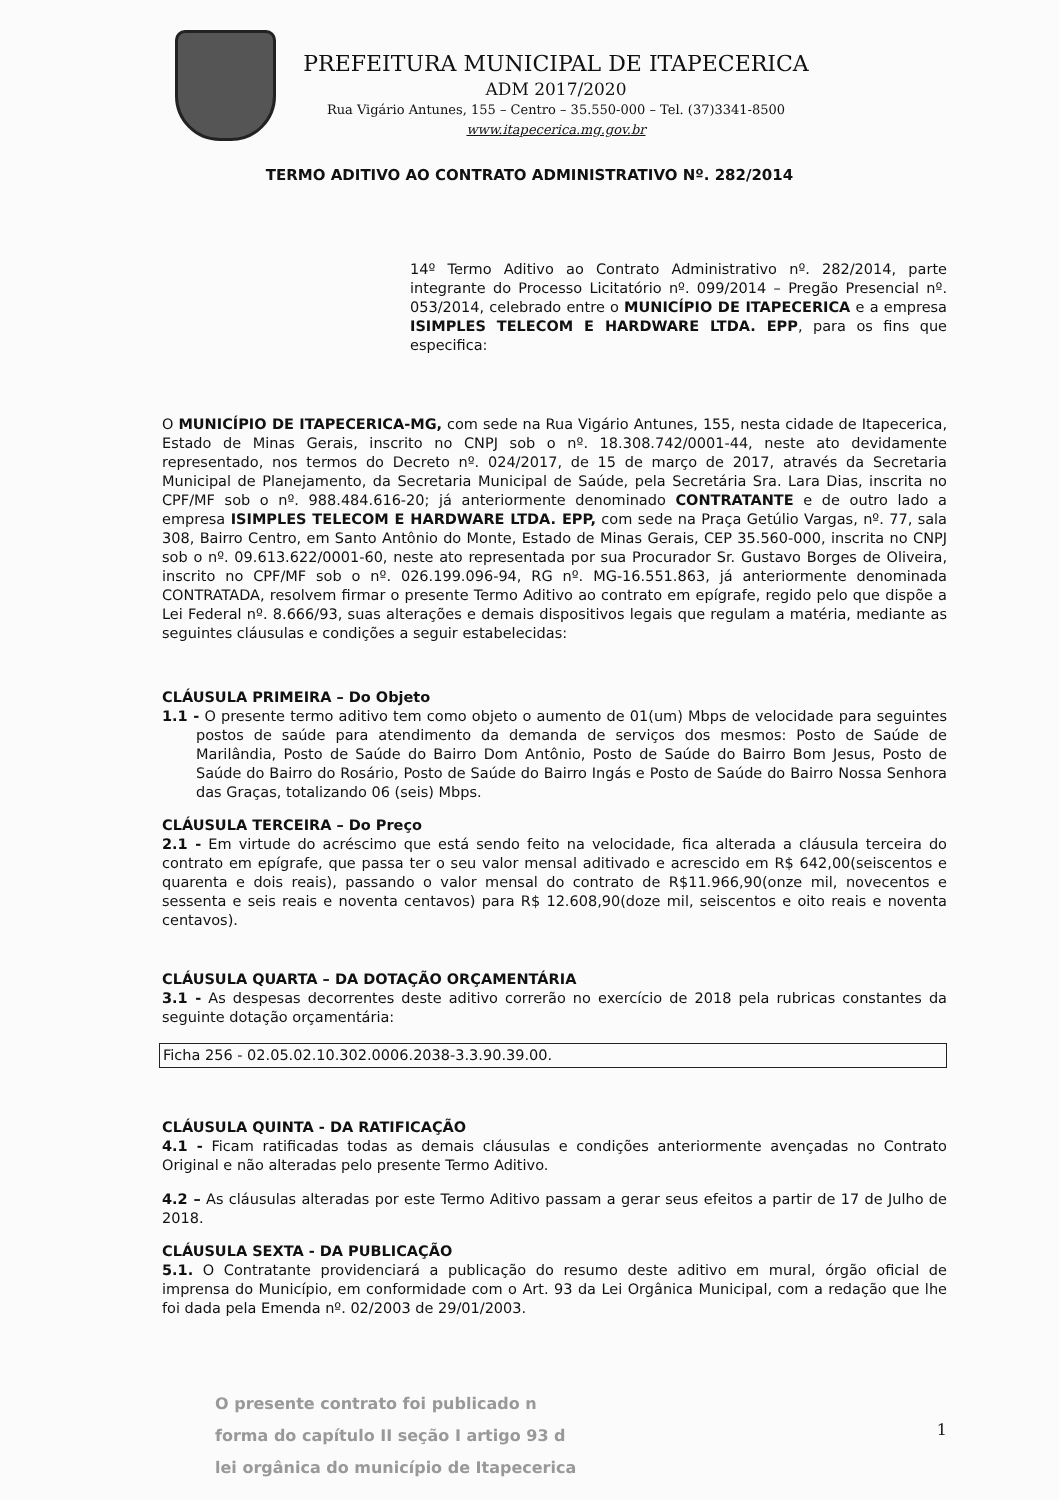PREFEITURA MUNICIPAL DE ITAPECERICA
ADM 2017/2020
Rua Vigário Antunes, 155 – Centro – 35.550-000 – Tel. (37)3341-8500
www.itapecerica.mg.gov.br
TERMO ADITIVO AO CONTRATO ADMINISTRATIVO Nº. 282/2014
14º Termo Aditivo ao Contrato Administrativo nº. 282/2014, parte integrante do Processo Licitatório nº. 099/2014 – Pregão Presencial nº. 053/2014, celebrado entre o MUNICÍPIO DE ITAPECERICA e a empresa ISIMPLES TELECOM E HARDWARE LTDA. EPP, para os fins que especifica:
O MUNICÍPIO DE ITAPECERICA-MG, com sede na Rua Vigário Antunes, 155, nesta cidade de Itapecerica, Estado de Minas Gerais, inscrito no CNPJ sob o nº. 18.308.742/0001-44, neste ato devidamente representado, nos termos do Decreto nº. 024/2017, de 15 de março de 2017, através da Secretaria Municipal de Planejamento, da Secretaria Municipal de Saúde, pela Secretária Sra. Lara Dias, inscrita no CPF/MF sob o nº. 988.484.616-20; já anteriormente denominado CONTRATANTE e de outro lado a empresa ISIMPLES TELECOM E HARDWARE LTDA. EPP, com sede na Praça Getúlio Vargas, nº. 77, sala 308, Bairro Centro, em Santo Antônio do Monte, Estado de Minas Gerais, CEP 35.560-000, inscrita no CNPJ sob o nº. 09.613.622/0001-60, neste ato representada por sua Procurador Sr. Gustavo Borges de Oliveira, inscrito no CPF/MF sob o nº. 026.199.096-94, RG nº. MG-16.551.863, já anteriormente denominada CONTRATADA, resolvem firmar o presente Termo Aditivo ao contrato em epígrafe, regido pelo que dispõe a Lei Federal nº. 8.666/93, suas alterações e demais dispositivos legais que regulam a matéria, mediante as seguintes cláusulas e condições a seguir estabelecidas:
CLÁUSULA PRIMEIRA – Do Objeto
1.1 - O presente termo aditivo tem como objeto o aumento de 01(um) Mbps de velocidade para seguintes postos de saúde para atendimento da demanda de serviços dos mesmos: Posto de Saúde de Marilândia, Posto de Saúde do Bairro Dom Antônio, Posto de Saúde do Bairro Bom Jesus, Posto de Saúde do Bairro do Rosário, Posto de Saúde do Bairro Ingás e Posto de Saúde do Bairro Nossa Senhora das Graças, totalizando 06 (seis) Mbps.
CLÁUSULA TERCEIRA – Do Preço
2.1 - Em virtude do acréscimo que está sendo feito na velocidade, fica alterada a cláusula terceira do contrato em epígrafe, que passa ter o seu valor mensal aditivado e acrescido em R$ 642,00(seiscentos e quarenta e dois reais), passando o valor mensal do contrato de R$11.966,90(onze mil, novecentos e sessenta e seis reais e noventa centavos) para R$ 12.608,90(doze mil, seiscentos e oito reais e noventa centavos).
CLÁUSULA QUARTA – DA DOTAÇÃO ORÇAMENTÁRIA
3.1 - As despesas decorrentes deste aditivo correrão no exercício de 2018 pela rubricas constantes da seguinte dotação orçamentária:
Ficha 256 - 02.05.02.10.302.0006.2038-3.3.90.39.00.
CLÁUSULA QUINTA - DA RATIFICAÇÃO
4.1 - Ficam ratificadas todas as demais cláusulas e condições anteriormente avençadas no Contrato Original e não alteradas pelo presente Termo Aditivo.
4.2 – As cláusulas alteradas por este Termo Aditivo passam a gerar seus efeitos a partir de 17 de Julho de 2018.
CLÁUSULA SEXTA - DA PUBLICAÇÃO
5.1. O Contratante providenciará a publicação do resumo deste aditivo em mural, órgão oficial de imprensa do Município, em conformidade com o Art. 93 da Lei Orgânica Municipal, com a redação que lhe foi dada pela Emenda nº. 02/2003 de 29/01/2003.
O presente contrato foi publicado n
forma do capítulo II seção I artigo 93 d
lei orgânica do município de Itapecerica
1